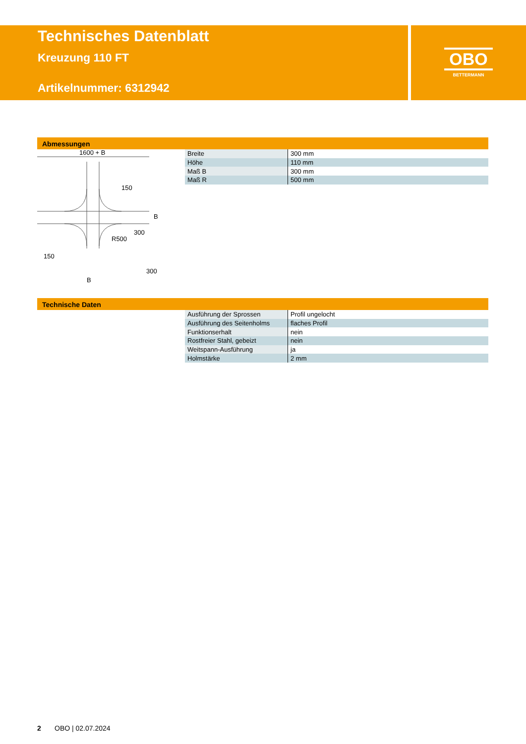Technisches Datenblatt
Kreuzung 110 FT
Artikelnummer: 6312942
OBO
BETTERMANN
Abmessungen
1600 + B
150
300
R500
B
150
300
B
| Breite | 300 mm |
| Höhe | 110 mm |
| Maß B | 300 mm |
| Maß R | 500 mm |
Technische Daten
| Ausführung der Sprossen | Profil ungelocht |
| Ausführung des Seitenholms | flaches Profil |
| Funktionserhalt | nein |
| Rostfreier Stahl, gebeizt | nein |
| Weitspann-Ausführung | ja |
| Holmstärke | 2 mm |
2 OBO | 02.07.2024